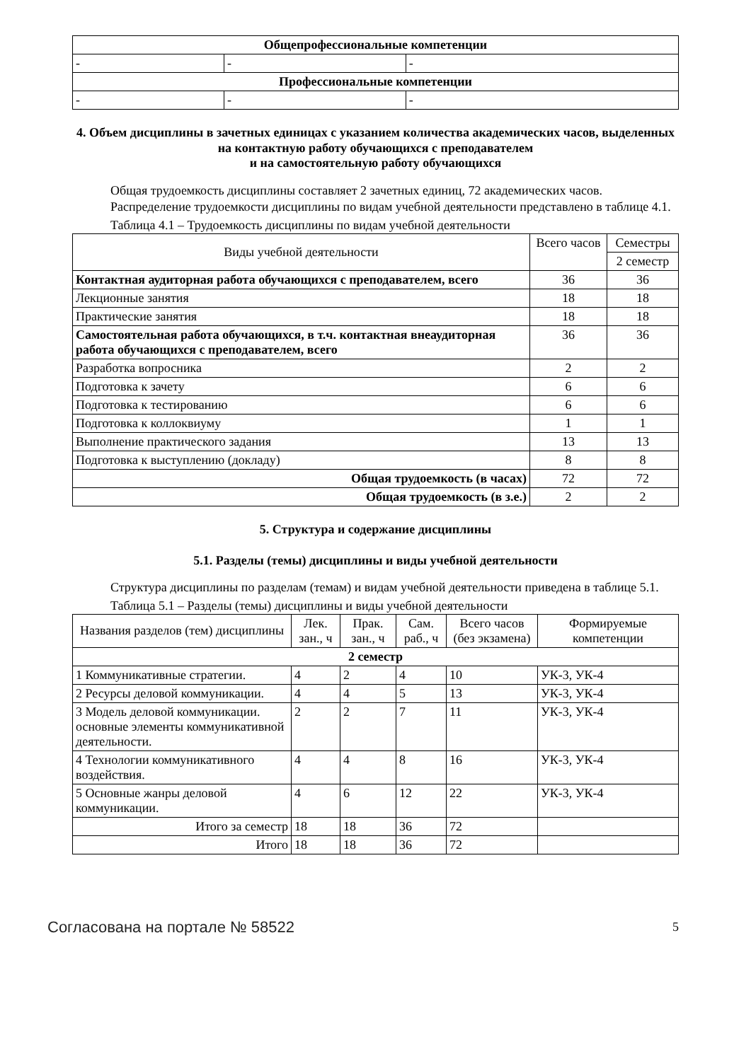| Общепрофессиональные компетенции | | |
| - | - | - |
| Профессиональные компетенции | | |
| - | - | - |
4. Объем дисциплины в зачетных единицах с указанием количества академических часов, выделенных на контактную работу обучающихся с преподавателем
и на самостоятельную работу обучающихся
Общая трудоемкость дисциплины составляет 2 зачетных единиц, 72 академических часов.
Распределение трудоемкости дисциплины по видам учебной деятельности представлено в таблице 4.1.
Таблица 4.1 – Трудоемкость дисциплины по видам учебной деятельности
| Виды учебной деятельности | Всего часов | Семестры |
| --- | --- | --- |
| | | 2 семестр |
| Контактная аудиторная работа обучающихся с преподавателем, всего | 36 | 36 |
| Лекционные занятия | 18 | 18 |
| Практические занятия | 18 | 18 |
| Самостоятельная работа обучающихся, в т.ч. контактная внеаудиторная работа обучающихся с преподавателем, всего | 36 | 36 |
| Разработка вопросника | 2 | 2 |
| Подготовка к зачету | 6 | 6 |
| Подготовка к тестированию | 6 | 6 |
| Подготовка к коллоквиуму | 1 | 1 |
| Выполнение практического задания | 13 | 13 |
| Подготовка к выступлению (докладу) | 8 | 8 |
| Общая трудоемкость (в часах) | 72 | 72 |
| Общая трудоемкость (в з.е.) | 2 | 2 |
5. Структура и содержание дисциплины
5.1. Разделы (темы) дисциплины и виды учебной деятельности
Структура дисциплины по разделам (темам) и видам учебной деятельности приведена в таблице 5.1.
Таблица 5.1 – Разделы (темы) дисциплины и виды учебной деятельности
| Названия разделов (тем) дисциплины | Лек. зан., ч | Прак. зан., ч | Сам. раб., ч | Всего часов (без экзамена) | Формируемые компетенции |
| --- | --- | --- | --- | --- | --- |
| 2 семестр | | | | | |
| 1 Коммуникативные стратегии. | 4 | 2 | 4 | 10 | УК-3, УК-4 |
| 2 Ресурсы деловой коммуникации. | 4 | 4 | 5 | 13 | УК-3, УК-4 |
| 3 Модель деловой коммуникации. основные элементы коммуникативной деятельности. | 2 | 2 | 7 | 11 | УК-3, УК-4 |
| 4 Технологии коммуникативного воздействия. | 4 | 4 | 8 | 16 | УК-3, УК-4 |
| 5 Основные жанры деловой коммуникации. | 4 | 6 | 12 | 22 | УК-3, УК-4 |
| Итого за семестр | 18 | 18 | 36 | 72 | |
| Итого | 18 | 18 | 36 | 72 | |
Согласована на портале № 58522 5